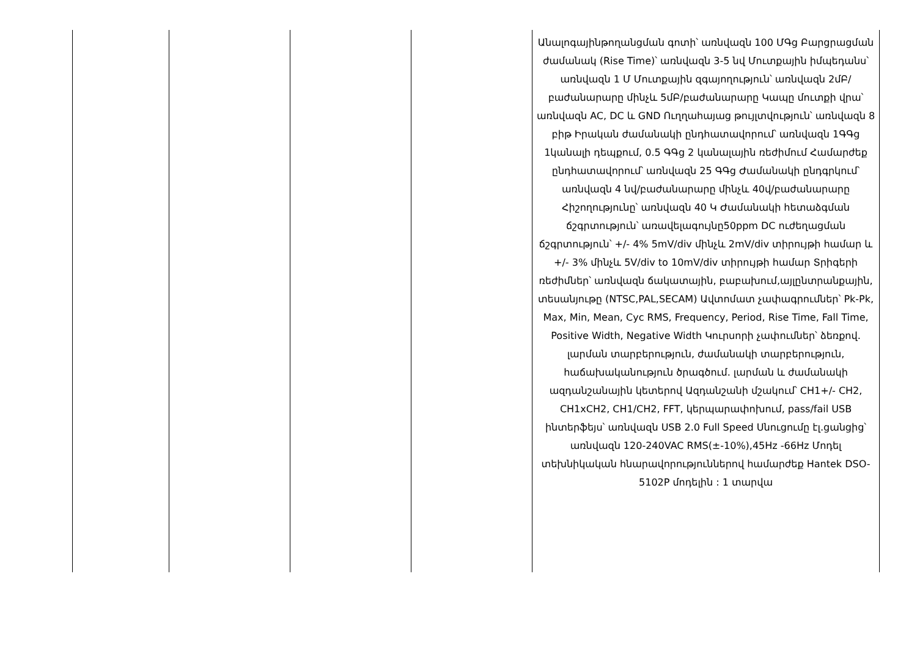| | | | | Անալոգայինթողանցման գոտի՝ առնվազն 100 ՄԳց Բարցրացման ժամանակ (Rise Time)՝ առնվազն 3-5 նվ Մուտքային իմպեդանս՝ առնվազն 1 Մ Մուտքային զգայողություն՝ առնվազն 2մԲ/բաժանարարը մինչև 5մԲ/բաժանարարը Կապը մուտքի վրա՝ առնվազն AC, DC և GND Ուղղահայաց թույլտվություն՝ առնվազն 8 բիթ Իրական ժամանակի ընդհատավորում՝ առնվազն 1ԳԳց 1կանալի դեպքում, 0.5 ԳԳց 2 կանալային ռեժիմում Համարժեք ընդհատավորում՝ առնվազն 25 ԳԳց Ժամանակի ընդգրկում՝ առնվազն 4 նվ/բաժանարարը մինչև 40վ/բաժանարարը Հիշողությունը՝ առնվազն 40 Կ Ժամանակի հետաձգման ճշգրտություն՝ առավելագույնը50ppm DC ուժեղացման ճշգրտություն՝ +/- 4% 5mV/div մինչև 2mV/div տիրույթի համար և +/- 3% մինչև 5V/div to 10mV/div տիրույթի համար Տրիգերի ռեժիմներ՝ առնվազն ճակատային, բաբախում,այլընտրանքային, տեսանյութը (NTSC,PAL,SECAM) Ավտոմատ չափագրումներ՝ Pk-Pk, Max, Min, Mean, Cyc RMS, Frequency, Period, Rise Time, Fall Time, Positive Width, Negative Width Կուրսորի չափումներ՝ ձեռքով. լարման տարբերություն, ժամանակի տարբերություն, հաճախականություն ծրագծում. լարման և ժամանակի ազդանշանային կետերով Ազդանշանի մշակում՝ CH1+/- CH2, CH1xCH2, CH1/CH2, FFT, կերպարափոխում, pass/fail USB ինտերֆեյս՝ առնվազն USB 2.0 Full Speed Սնուցումը էլ.ցանցից՝ առնվազն 120-240VAC RMS(±-10%),45Hz -66Hz Մոդել տեխնիկական հնարավորություններով համարժեք Hantek DSO-5102P մոդելին : 1 տարվա |